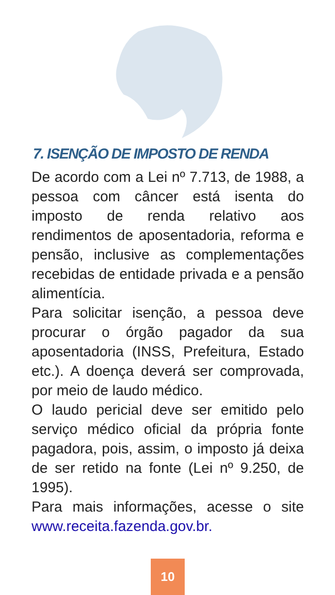7. ISENÇÃO DE IMPOSTO DE RENDA
De acordo com a Lei nº 7.713, de 1988, a pessoa com câncer está isenta do imposto de renda relativo aos rendimentos de aposentadoria, reforma e pensão, inclusive as complementações recebidas de entidade privada e a pensão alimentícia.
Para solicitar isenção, a pessoa deve procurar o órgão pagador da sua aposentadoria (INSS, Prefeitura, Estado etc.). A doença deverá ser comprovada, por meio de laudo médico.
O laudo pericial deve ser emitido pelo serviço médico oficial da própria fonte pagadora, pois, assim, o imposto já deixa de ser retido na fonte (Lei nº 9.250, de 1995).
Para mais informações, acesse o site www.receita.fazenda.gov.br.
10